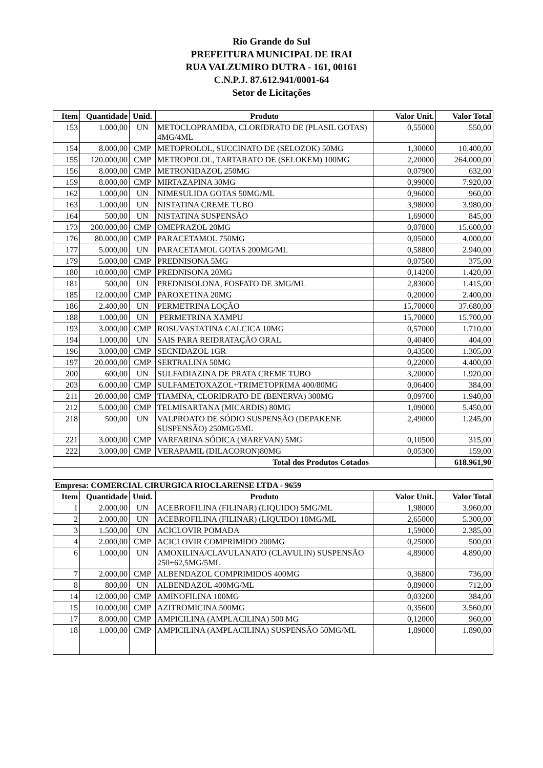Rio Grande do Sul
PREFEITURA MUNICIPAL DE IRAI
RUA VALZUMIRO DUTRA - 161, 00161
C.N.P.J. 87.612.941/0001-64
Setor de Licitações
| Item | Quantidade | Unid. | Produto | Valor Unit. | Valor Total |
| --- | --- | --- | --- | --- | --- |
| 153 | 1.000,00 | UN | METOCLOPRAMIDA, CLORIDRATO DE (PLASIL GOTAS) 4MG/4ML | 0,55000 | 550,00 |
| 154 | 8.000,00 | CMP | METOPROLOL, SUCCINATO DE (SELOZOK) 50MG | 1,30000 | 10.400,00 |
| 155 | 120.000,00 | CMP | METROPOLOL, TARTARATO DE (SELOKEM) 100MG | 2,20000 | 264.000,00 |
| 156 | 8.000,00 | CMP | METRONIDAZOL 250MG | 0,07900 | 632,00 |
| 159 | 8.000,00 | CMP | MIRTAZAPINA 30MG | 0,99000 | 7.920,00 |
| 162 | 1.000,00 | UN | NIMESULIDA GOTAS 50MG/ML | 0,96000 | 960,00 |
| 163 | 1.000,00 | UN | NISTATINA CREME TUBO | 3,98000 | 3.980,00 |
| 164 | 500,00 | UN | NISTATINA SUSPENSÃO | 1,69000 | 845,00 |
| 173 | 200.000,00 | CMP | OMEPRAZOL 20MG | 0,07800 | 15.600,00 |
| 176 | 80.000,00 | CMP | PARACETAMOL 750MG | 0,05000 | 4.000,00 |
| 177 | 5.000,00 | UN | PARACETAMOL GOTAS 200MG/ML | 0,58800 | 2.940,00 |
| 179 | 5.000,00 | CMP | PREDNISONA 5MG | 0,07500 | 375,00 |
| 180 | 10.000,00 | CMP | PREDNISONA 20MG | 0,14200 | 1.420,00 |
| 181 | 500,00 | UN | PREDNISOLONA, FOSFATO DE 3MG/ML | 2,83000 | 1.415,00 |
| 185 | 12.000,00 | CMP | PAROXETINA 20MG | 0,20000 | 2.400,00 |
| 186 | 2.400,00 | UN | PERMETRINA LOÇÃO | 15,70000 | 37.680,00 |
| 188 | 1.000,00 | UN | PERMETRINA XAMPU | 15,70000 | 15.700,00 |
| 193 | 3.000,00 | CMP | ROSUVASTATINA CALCICA 10MG | 0,57000 | 1.710,00 |
| 194 | 1.000,00 | UN | SAIS PARA REIDRATAÇÃO ORAL | 0,40400 | 404,00 |
| 196 | 3.000,00 | CMP | SECNIDAZOL 1GR | 0,43500 | 1.305,00 |
| 197 | 20.000,00 | CMP | SERTRALINA 50MG | 0,22000 | 4.400,00 |
| 200 | 600,00 | UN | SULFADIAZINA DE PRATA CREME TUBO | 3,20000 | 1.920,00 |
| 203 | 6.000,00 | CMP | SULFAMETOXAZOL+TRIMETOPRIMA 400/80MG | 0,06400 | 384,00 |
| 211 | 20.000,00 | CMP | TIAMINA, CLORIDRATO DE (BENERVA) 300MG | 0,09700 | 1.940,00 |
| 212 | 5.000,00 | CMP | TELMISARTANA (MICARDIS) 80MG | 1,09000 | 5.450,00 |
| 218 | 500,00 | UN | VALPROATO DE SÓDIO SUSPENSÃO (DEPAKENE SUSPENSÃO) 250MG/5ML | 2,49000 | 1.245,00 |
| 221 | 3.000,00 | CMP | VARFARINA SÓDICA (MAREVAN) 5MG | 0,10500 | 315,00 |
| 222 | 3.000,00 | CMP | VERAPAMIL (DILACORON)80MG | 0,05300 | 159,00 |
| Total dos Produtos Cotados | | | | | 618.961,90 |
| Empresa: COMERCIAL CIRURGICA RIOCLARENSE LTDA - 9659 | | | | | |
| --- | --- | --- | --- | --- | --- |
| Item | Quantidade | Unid. | Produto | Valor Unit. | Valor Total |
| 1 | 2.000,00 | UN | ACEBROFILINA (FILINAR) (LIQUIDO) 5MG/ML | 1,98000 | 3.960,00 |
| 2 | 2.000,00 | UN | ACEBROFILINA (FILINAR) (LIQUIDO) 10MG/ML | 2,65000 | 5.300,00 |
| 3 | 1.500,00 | UN | ACICLOVIR POMADA | 1,59000 | 2.385,00 |
| 4 | 2.000,00 | CMP | ACICLOVIR COMPRIMIDO 200MG | 0,25000 | 500,00 |
| 6 | 1.000,00 | UN | AMOXILINA/CLAVULANATO (CLAVULIN) SUSPENSÃO 250+62,5MG/5ML | 4,89000 | 4.890,00 |
| 7 | 2.000,00 | CMP | ALBENDAZOL COMPRIMIDOS 400MG | 0,36800 | 736,00 |
| 8 | 800,00 | UN | ALBENDAZOL 400MG/ML | 0,89000 | 712,00 |
| 14 | 12.000,00 | CMP | AMINOFILINA 100MG | 0,03200 | 384,00 |
| 15 | 10.000,00 | CMP | AZITROMICINA 500MG | 0,35600 | 3.560,00 |
| 17 | 8.000,00 | CMP | AMPICILINA (AMPLACILINA) 500 MG | 0,12000 | 960,00 |
| 18 | 1.000,00 | CMP | AMPICILINA (AMPLACILINA) SUSPENSÃO 50MG/ML | 1,89000 | 1.890,00 |